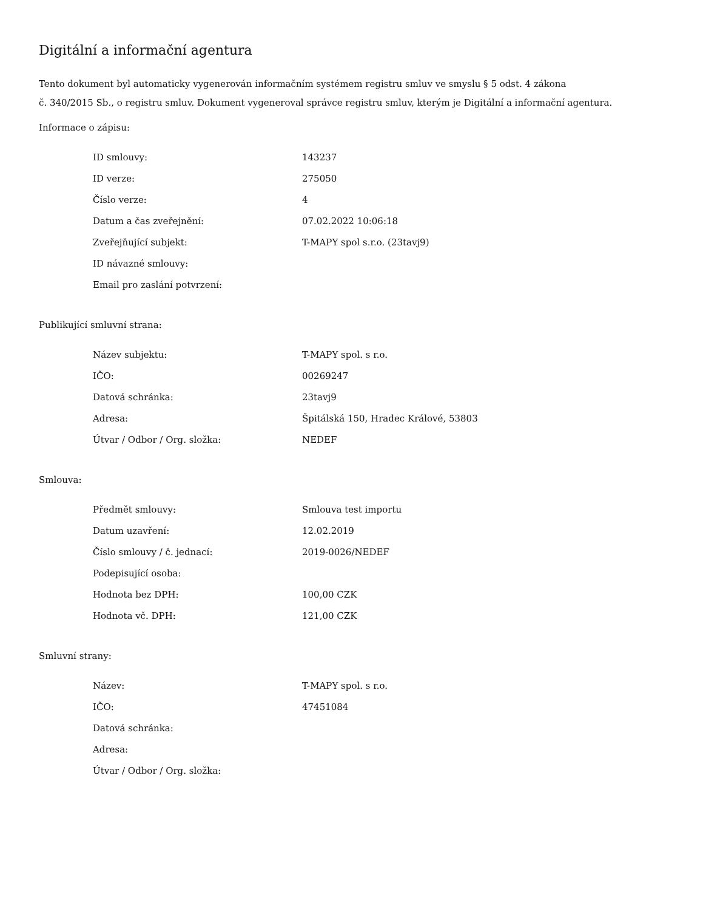Digitální a informační agentura
Tento dokument byl automaticky vygenerován informačním systémem registru smluv ve smyslu § 5 odst. 4 zákona
č. 340/2015 Sb., o registru smluv. Dokument vygeneroval správce registru smluv, kterým je Digitální a informační agentura.
Informace o zápisu:
| ID smlouvy: | 143237 |
| ID verze: | 275050 |
| Číslo verze: | 4 |
| Datum a čas zveřejnění: | 07.02.2022 10:06:18 |
| Zveřejňující subjekt: | T-MAPY spol s.r.o. (23tavj9) |
| ID návazné smlouvy: | |
| Email pro zaslání potvrzení: | |
Publikující smluvní strana:
| Název subjektu: | T-MAPY spol. s r.o. |
| IČO: | 00269247 |
| Datová schránka: | 23tavj9 |
| Adresa: | Špitálská 150, Hradec Králové, 53803 |
| Útvar / Odbor / Org. složka: | NEDEF |
Smlouva:
| Předmět smlouvy: | Smlouva test importu |
| Datum uzavření: | 12.02.2019 |
| Číslo smlouvy / č. jednací: | 2019-0026/NEDEF |
| Podepisující osoba: | |
| Hodnota bez DPH: | 100,00 CZK |
| Hodnota vč. DPH: | 121,00 CZK |
Smluvní strany:
| Název: | T-MAPY spol. s r.o. |
| IČO: | 47451084 |
| Datová schránka: | |
| Adresa: | |
| Útvar / Odbor / Org. složka: | |